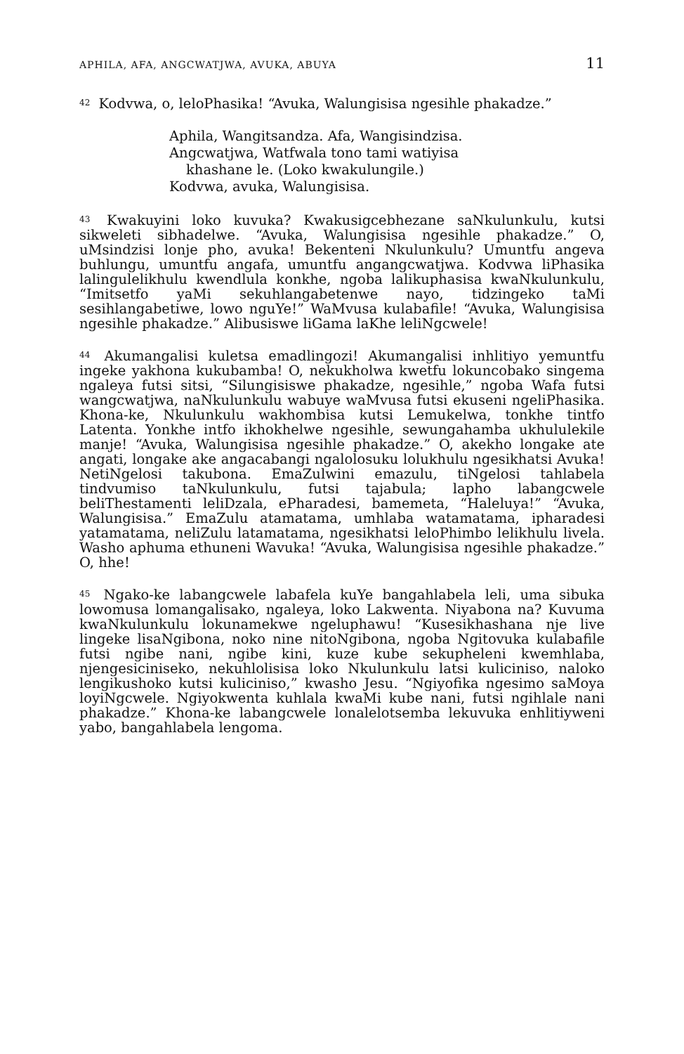APHILA, AFA, ANGCWATJWA, AVUKA, ABUYA 11
<sup>42</sup> Kodvwa, o, leloPhasika! “Avuka, Walungisisa ngesihle phakadze.”
Aphila, Wangitsandza. Afa, Wangisindzisa.
Angcwatjwa, Watfwala tono tami watiyisa
khashane le. (Loko kwakulungile.)
Kodvwa, avuka, Walungisisa.
<sup>43</sup> Kwakuyini loko kuvuka? Kwakusigcebhezane saNkulunkulu, kutsi sikweleti sibhadelwe. “Avuka, Walungisisa ngesihle phakadze.” O, uMsindzisi lonje pho, avuka! Bekenteni Nkulunkulu? Umuntfu angeva buhlungu, umuntfu angafa, umuntfu angangcwatjwa. Kodvwa liPhasika lalingulelikhulu kwendlula konkhe, ngoba lalikuphasisa kwaNkulunkulu, “Imitsetfo yaMi sekuhlangabetenwe nayo, tidzingeko taMi sesihlangabetiwe, lowo nguYe!” WaMvusa kulabafile! “Avuka, Walungisisa ngesihle phakadze.” Alibusiswe liGama laKhe leliNgcwele!
<sup>44</sup> Akumangalisi kuletsa emadlingozi! Akumangalisi inhlitiyo yemuntfu ingeke yakhona kukubamba! O, nekukholwa kwetfu lokuncobako singema ngaleya futsi sitsi, “Silungisiswe phakadze, ngesihle,” ngoba Wafa futsi wangcwatjwa, naNkulunkulu wabuye waMvusa futsi ekuseni ngeliPhasika. Khona-ke, Nkulunkulu wakhombisa kutsi Lemukelwa, tonkhe tintfo Latenta. Yonkhe intfo ikhokhelwe ngesihle, sewungahamba ukhululekile manje! “Avuka, Walungisisa ngesihle phakadze.” O, akekho longake ate angati, longake ake angacabangi ngalolosuku lolukhulu ngesikhatsi Avuka! NetiNgelosi takubona. EmaZulwini emazulu, tiNgelosi tahlabela tindvumiso taNkulunkulu, futsi tajabula; lapho labangcwele beliThestamenti leliDzala, ePharadesi, bamemeta, “Haleluya!” “Avuka, Walungisisa.” EmaZulu atamatama, umhlaba watamatama, ipharadesi yatamatama, neliZulu latamatama, ngesikhatsi leloPhimbo lelikhulu livela. Washo aphuma ethuneni Wavuka! “Avuka, Walungisisa ngesihle phakadze.” O, hhe!
<sup>45</sup> Ngako-ke labangcwele labafela kuYe bangahlabela leli, uma sibuka lowomusa lomangalisako, ngaleya, loko Lakwenta. Niyabona na? Kuvuma kwaNkulunkulu lokunamekwe ngeluphawu! “Kusesikhashana nje live lingeke lisaNgibona, noko nine nitoNgibona, ngoba Ngitovuka kulabafile futsi ngibe nani, ngibe kini, kuze kube sekupheleni kwemhlaba, njengesiciniseko, nekuhlolisisa loko Nkulunkulu latsi kuliciniso, naloko lengikushoko kutsi kuliciniso,” kwasho Jesu. “Ngiyofika ngesimo saMoya loyiNgcwele. Ngiyokwenta kuhlala kwaMi kube nani, futsi ngihlale nani phakadze.” Khona-ke labangcwele lonalelotsemba lekuvuka enhlitiyweni yabo, bangahlabela lengoma.